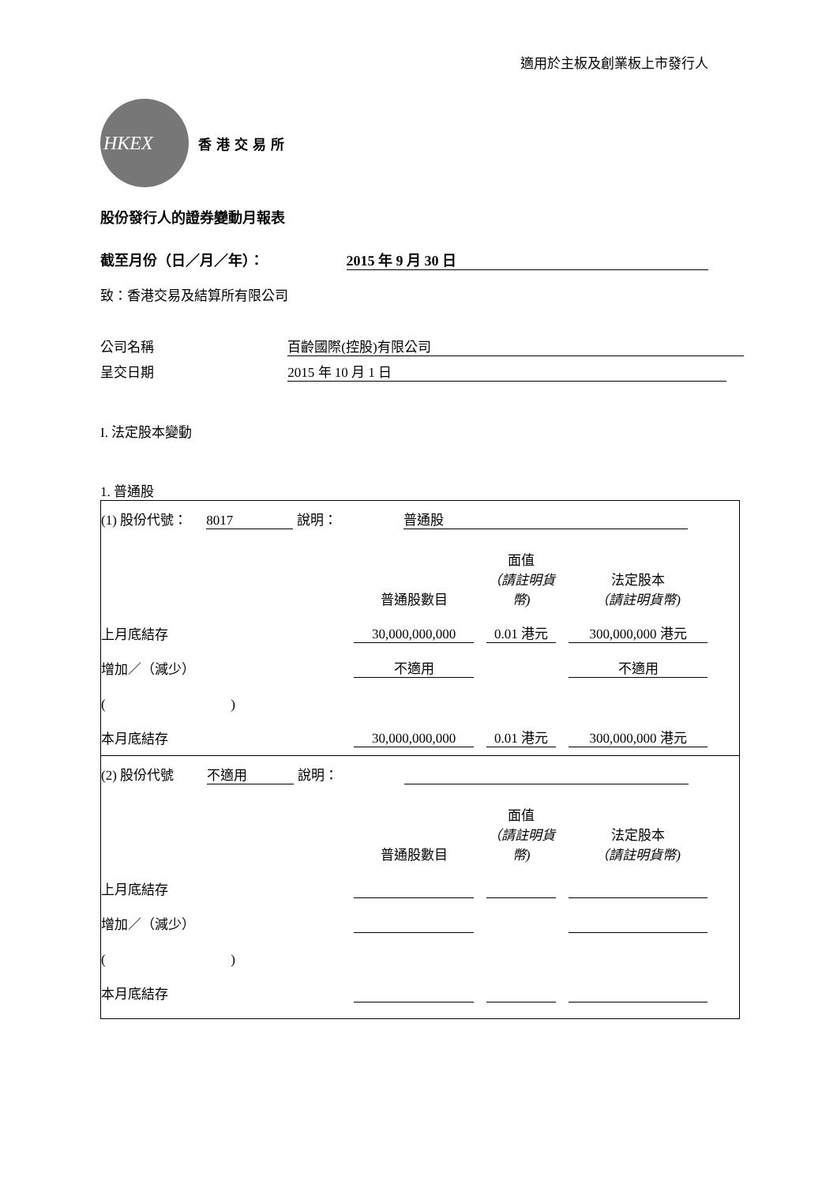適用於主板及創業板上市發行人
HKEX
香港交易所
股份發行人的證券變動月報表
截至月份（日／月／年）： 2015 年 9 月 30 日
致：香港交易及結算所有限公司
公司名稱 百齡國際(控股)有限公司
呈交日期 2015 年 10 月 1 日
I. 法定股本變動
1. 普通股
| (1) 股份代號： 8017 說明： 普通股 普通股數目 面值 （請註明貨幣) 法定股本 （請註明貨幣) 上月底結存 30,000,000,000 0.01 港元 300,000,000 港元 增加／（減少） 不適用 不適用 ( ) 本月底結存 30,000,000,000 0.01 港元 300,000,000 港元 |
| (2) 股份代號 不適用 說明： 普通股數目 面值 （請註明貨幣) 法定股本 （請註明貨幣) 上月底結存 增加／（減少） ( ) 本月底結存 |